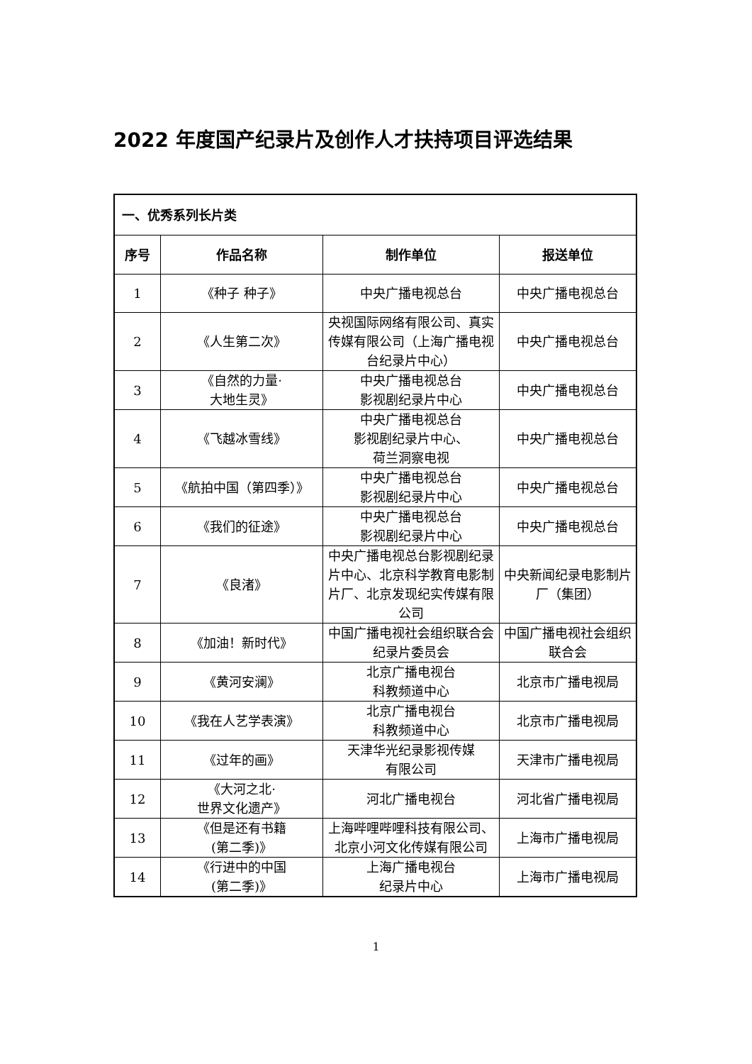2022 年度国产纪录片及创作人才扶持项目评选结果
| 一、优秀系列长片类 | | | |
| 序号 | 作品名称 | 制作单位 | 报送单位 |
| 1 | 《种子 种子》 | 中央广播电视总台 | 中央广播电视总台 |
| 2 | 《人生第二次》 | 央视国际网络有限公司、真实传媒有限公司（上海广播电视台纪录片中心） | 中央广播电视总台 |
| 3 | 《自然的力量· 大地生灵》 | 中央广播电视总台 影视剧纪录片中心 | 中央广播电视总台 |
| 4 | 《飞越冰雪线》 | 中央广播电视总台 影视剧纪录片中心、 荷兰洞察电视 | 中央广播电视总台 |
| 5 | 《航拍中国（第四季）》 | 中央广播电视总台 影视剧纪录片中心 | 中央广播电视总台 |
| 6 | 《我们的征途》 | 中央广播电视总台 影视剧纪录片中心 | 中央广播电视总台 |
| 7 | 《良渚》 | 中央广播电视总台影视剧纪录片中心、北京科学教育电影制片厂、北京发现纪实传媒有限公司 | 中央新闻纪录电影制片厂（集团） |
| 8 | 《加油！新时代》 | 中国广播电视社会组织联合会纪录片委员会 | 中国广播电视社会组织联合会 |
| 9 | 《黄河安澜》 | 北京广播电视台 科教频道中心 | 北京市广播电视局 |
| 10 | 《我在人艺学表演》 | 北京广播电视台 科教频道中心 | 北京市广播电视局 |
| 11 | 《过年的画》 | 天津华光纪录影视传媒 有限公司 | 天津市广播电视局 |
| 12 | 《大河之北· 世界文化遗产》 | 河北广播电视台 | 河北省广播电视局 |
| 13 | 《但是还有书籍 (第二季)》 | 上海哔哩哔哩科技有限公司、北京小河文化传媒有限公司 | 上海市广播电视局 |
| 14 | 《行进中的中国 (第二季)》 | 上海广播电视台 纪录片中心 | 上海市广播电视局 |
1